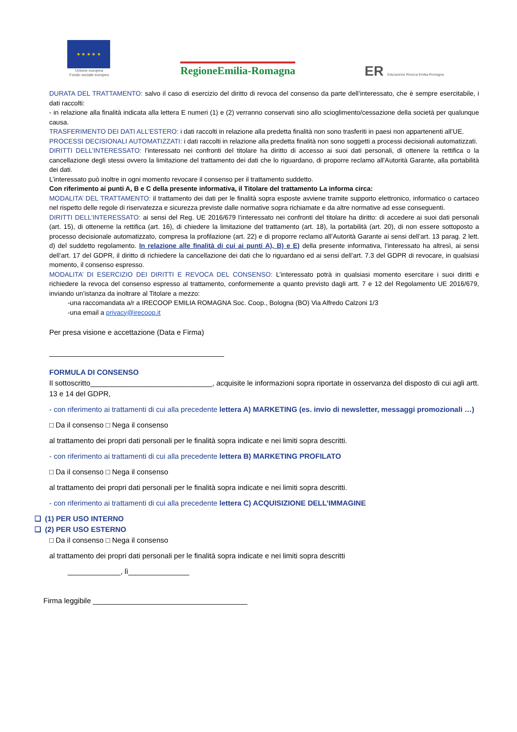★ ★ ★ ★ ★
Unione europea
Fondo sociale europeo
RegioneEmilia-Romagna
ER Educazione Ricerca Emilia-Romagna
DURATA DEL TRATTAMENTO: salvo il caso di esercizio del diritto di revoca del consenso da parte dell’interessato, che è sempre esercitabile, i dati raccolti:
- in relazione alla finalità indicata alla lettera E numeri (1) e (2) verranno conservati sino allo scioglimento/cessazione della società per qualunque causa.
TRASFERIMENTO DEI DATI ALL’ESTERO: i dati raccolti in relazione alla predetta finalità non sono trasferiti in paesi non appartenenti all’UE.
PROCESSI DECISIONALI AUTOMATIZZATI: i dati raccolti in relazione alla predetta finalità non sono soggetti a processi decisionali automatizzati.
DIRITTI DELL’INTERESSATO: l’interessato nei confronti del titolare ha diritto di accesso ai suoi dati personali, di ottenere la rettifica o la cancellazione degli stessi ovvero la limitazione del trattamento dei dati che lo riguardano, di proporre reclamo all'Autorità Garante, alla portabilità dei dati.
L’interessato può inoltre in ogni momento revocare il consenso per il trattamento suddetto.
Con riferimento ai punti A, B e C della presente informativa, il Titolare del trattamento La informa circa:
MODALITA’ DEL TRATTAMENTO: il trattamento dei dati per le finalità sopra esposte avviene tramite supporto elettronico, informatico o cartaceo nel rispetto delle regole di riservatezza e sicurezza previste dalle normative sopra richiamate e da altre normative ad esse conseguenti.
DIRITTI DELL’INTERESSATO: ai sensi del Reg. UE 2016/679 l’interessato nei confronti del titolare ha diritto: di accedere ai suoi dati personali (art. 15), di ottenerne la rettifica (art. 16), di chiedere la limitazione del trattamento (art. 18), la portabilità (art. 20), di non essere sottoposto a processo decisionale automatizzato, compresa la profilazione (art. 22) e di proporre reclamo all’Autorità Garante ai sensi dell’art. 13 parag. 2 lett. d) del suddetto regolamento. In relazione alle finalità di cui ai punti A), B) e E) della presente informativa, l’interessato ha altresì, ai sensi dell’art. 17 del GDPR, il diritto di richiedere la cancellazione dei dati che lo riguardano ed ai sensi dell’art. 7.3 del GDPR di revocare, in qualsiasi momento, il consenso espresso.
MODALITA’ DI ESERCIZIO DEI DIRITTI E REVOCA DEL CONSENSO: L’interessato potrà in qualsiasi momento esercitare i suoi diritti e richiedere la revoca del consenso espresso al trattamento, conformemente a quanto previsto dagli artt. 7 e 12 del Regolamento UE 2016/679, inviando un’istanza da inoltrare al Titolare a mezzo:
-una raccomandata a/r a IRECOOP EMILIA ROMAGNA Soc. Coop., Bologna (BO) Via Alfredo Calzoni 1/3
-una email a privacy@irecoop.it
Per presa visione e accettazione (Data e Firma)
___________________________________________
FORMULA DI CONSENSO
Il sottoscritto______________________________, acquisite le informazioni sopra riportate in osservanza del disposto di cui agli artt. 13 e 14 del GDPR,
- con riferimento ai trattamenti di cui alla precedente lettera A) MARKETING (es. invio di newsletter, messaggi promozionali …)
□ Da il consenso □ Nega il consenso
al trattamento dei propri dati personali per le finalità sopra indicate e nei limiti sopra descritti.
- con riferimento ai trattamenti di cui alla precedente lettera B) MARKETING PROFILATO
□ Da il consenso □ Nega il consenso
al trattamento dei propri dati personali per le finalità sopra indicate e nei limiti sopra descritti.
- con riferimento ai trattamenti di cui alla precedente lettera C) ACQUISIZIONE DELL’IMMAGINE
❑ (1) PER USO INTERNO
❑ (2) PER USO ESTERNO
□ Da il consenso □ Nega il consenso
al trattamento dei propri dati personali per le finalità sopra indicate e nei limiti sopra descritti
_____________, lì_______________
Firma leggibile ______________________________________